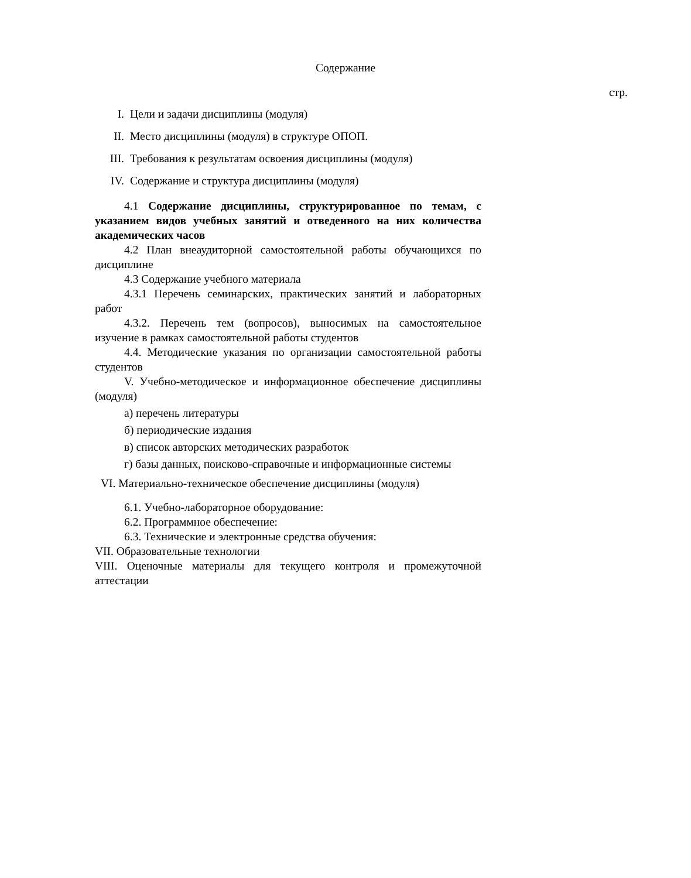Содержание
стр.
I. Цели и задачи дисциплины (модуля)
II. Место дисциплины (модуля) в структуре ОПОП.
III. Требования к результатам освоения дисциплины (модуля)
IV. Содержание и структура дисциплины (модуля)
4.1 Содержание дисциплины, структурированное по темам, с указанием видов учебных занятий и отведенного на них количества академических часов
4.2 План внеаудиторной самостоятельной работы обучающихся по дисциплине
4.3 Содержание учебного материала
4.3.1 Перечень семинарских, практических занятий и лабораторных работ
4.3.2. Перечень тем (вопросов), выносимых на самостоятельное изучение в рамках самостоятельной работы студентов
4.4. Методические указания по организации самостоятельной работы студентов
V. Учебно-методическое и информационное обеспечение дисциплины (модуля)
а) перечень литературы
б) периодические издания
в) список авторских методических разработок
г) базы данных, поисково-справочные и информационные системы
VI. Материально-техническое обеспечение дисциплины (модуля)
6.1. Учебно-лабораторное оборудование:
6.2. Программное обеспечение:
6.3. Технические и электронные средства обучения:
VII. Образовательные технологии
VIII. Оценочные материалы для текущего контроля и промежуточной аттестации